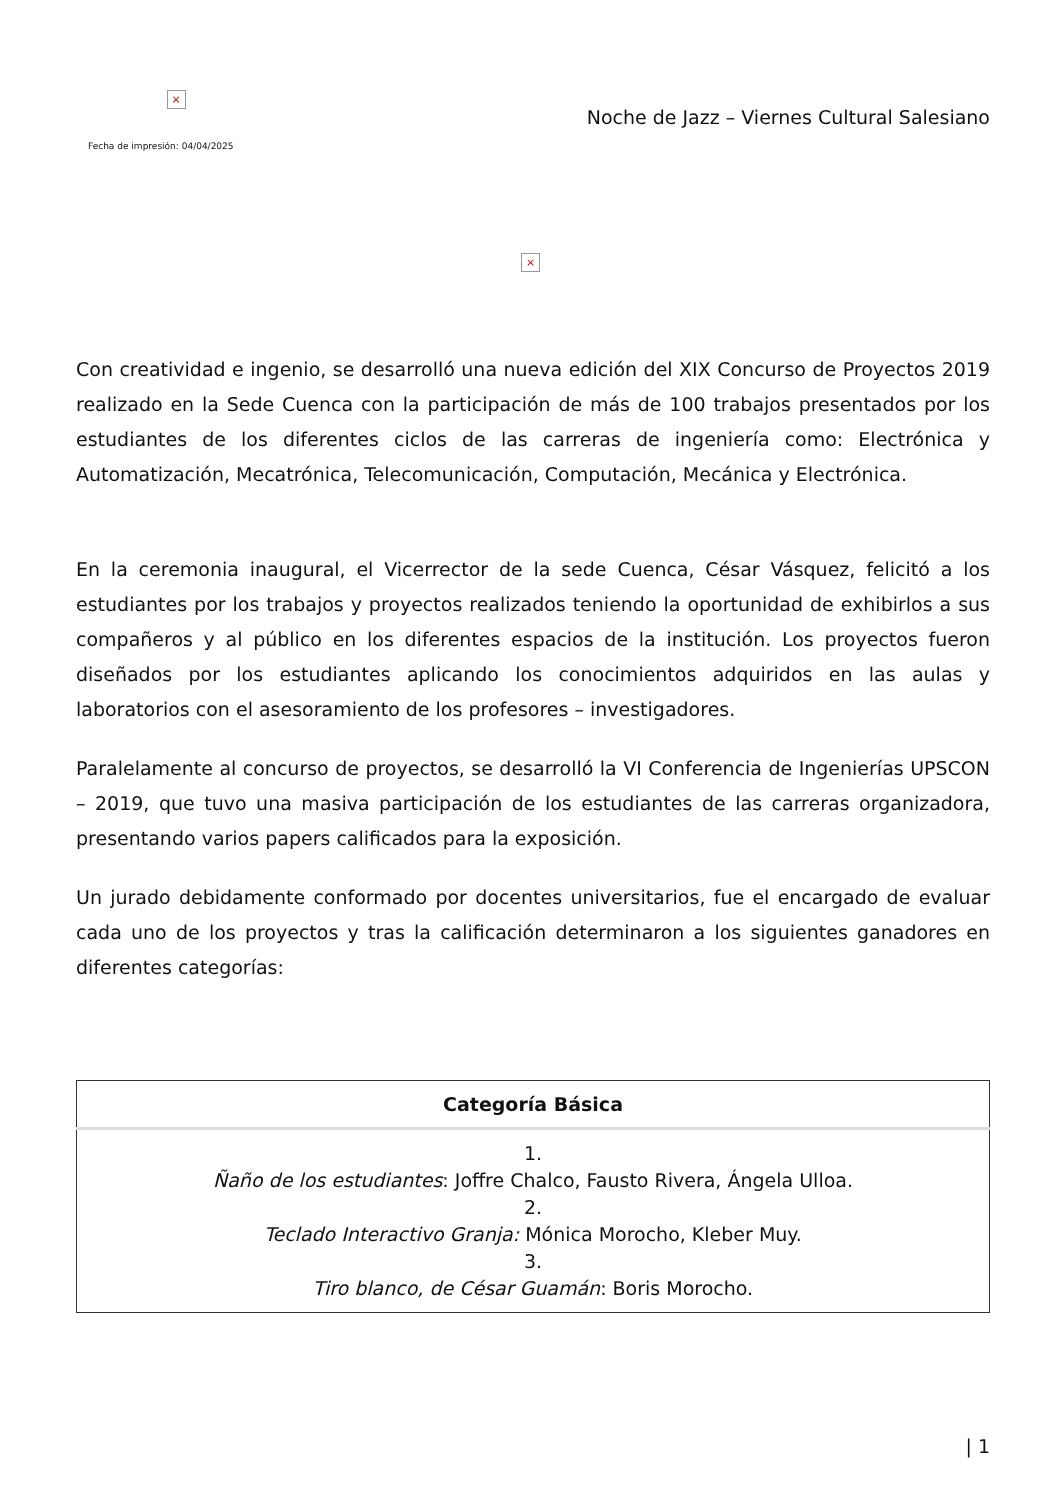×
Fecha de impresión: 04/04/2025
Noche de Jazz – Viernes Cultural Salesiano
×
Con creatividad e ingenio, se desarrolló una nueva edición del XIX Concurso de Proyectos 2019 realizado en la Sede Cuenca con la participación de más de 100 trabajos presentados por los estudiantes de los diferentes ciclos de las carreras de ingeniería como: Electrónica y Automatización, Mecatrónica, Telecomunicación, Computación, Mecánica y Electrónica.
En la ceremonia inaugural, el Vicerrector de la sede Cuenca, César Vásquez, felicitó a los estudiantes por los trabajos y proyectos realizados teniendo la oportunidad de exhibirlos a sus compañeros y al público en los diferentes espacios de la institución. Los proyectos fueron diseñados por los estudiantes aplicando los conocimientos adquiridos en las aulas y laboratorios con el asesoramiento de los profesores – investigadores.
Paralelamente al concurso de proyectos, se desarrolló la VI Conferencia de Ingenierías UPSCON – 2019, que tuvo una masiva participación de los estudiantes de las carreras organizadora, presentando varios papers calificados para la exposición.
Un jurado debidamente conformado por docentes universitarios, fue el encargado de evaluar cada uno de los proyectos y tras la calificación determinaron a los siguientes ganadores en diferentes categorías:
| Categoría Básica |
| --- |
| 1. Ñaño de los estudiantes : Joffre Chalco, Fausto Rivera, Ángela Ulloa. 2. Teclado Interactivo Granja: Mónica Morocho, Kleber Muy. 3. Tiro blanco, de César Guamán : Boris Morocho. |
| 1